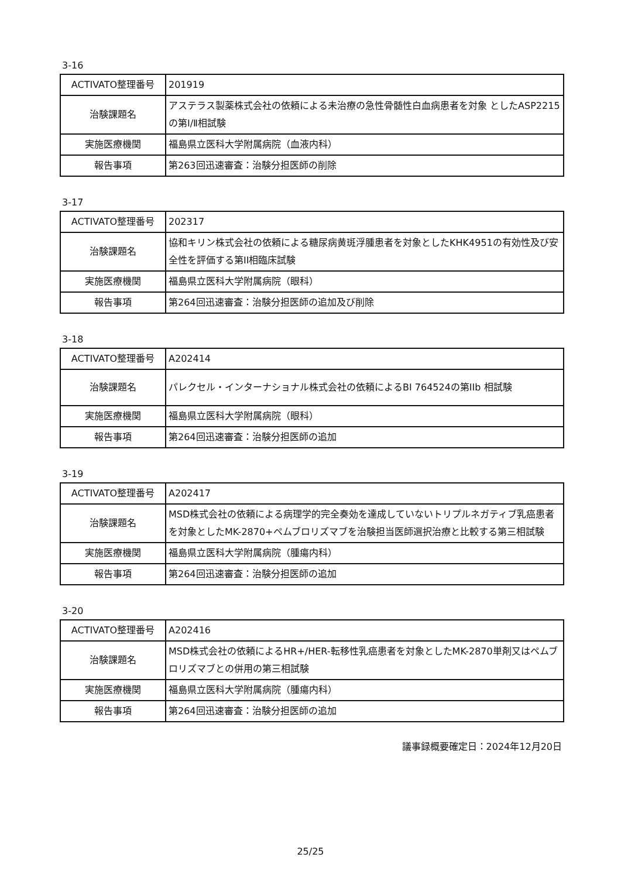3-16
| ACTIVATO整理番号 | 201919 |
| 治験課題名 | アステラス製薬株式会社の依頼による未治療の急性骨髄性白血病患者を対象 としたASP2215の第Ⅰ/Ⅱ相試験 |
| 実施医療機関 | 福島県立医科大学附属病院（血液内科） |
| 報告事項 | 第263回迅速審査：治験分担医師の削除 |
3-17
| ACTIVATO整理番号 | 202317 |
| 治験課題名 | 協和キリン株式会社の依頼による糖尿病黄斑浮腫患者を対象としたKHK4951の有効性及び安全性を評価する第II相臨床試験 |
| 実施医療機関 | 福島県立医科大学附属病院（眼科） |
| 報告事項 | 第264回迅速審査：治験分担医師の追加及び削除 |
3-18
| ACTIVATO整理番号 | A202414 |
| 治験課題名 | パレクセル・インターナショナル株式会社の依頼によるBI 764524の第IIb 相試験 |
| 実施医療機関 | 福島県立医科大学附属病院（眼科） |
| 報告事項 | 第264回迅速審査：治験分担医師の追加 |
3-19
| ACTIVATO整理番号 | A202417 |
| 治験課題名 | MSD株式会社の依頼による病理学的完全奏効を達成していないトリプルネガティブ乳癌患者を対象としたMK-2870+ペムブロリズマブを治験担当医師選択治療と比較する第三相試験 |
| 実施医療機関 | 福島県立医科大学附属病院（腫瘍内科） |
| 報告事項 | 第264回迅速審査：治験分担医師の追加 |
3-20
| ACTIVATO整理番号 | A202416 |
| 治験課題名 | MSD株式会社の依頼によるHR+/HER-転移性乳癌患者を対象としたMK-2870単剤又はペムブロリズマブとの併用の第三相試験 |
| 実施医療機関 | 福島県立医科大学附属病院（腫瘍内科） |
| 報告事項 | 第264回迅速審査：治験分担医師の追加 |
議事録概要確定日：2024年12月20日
25/25